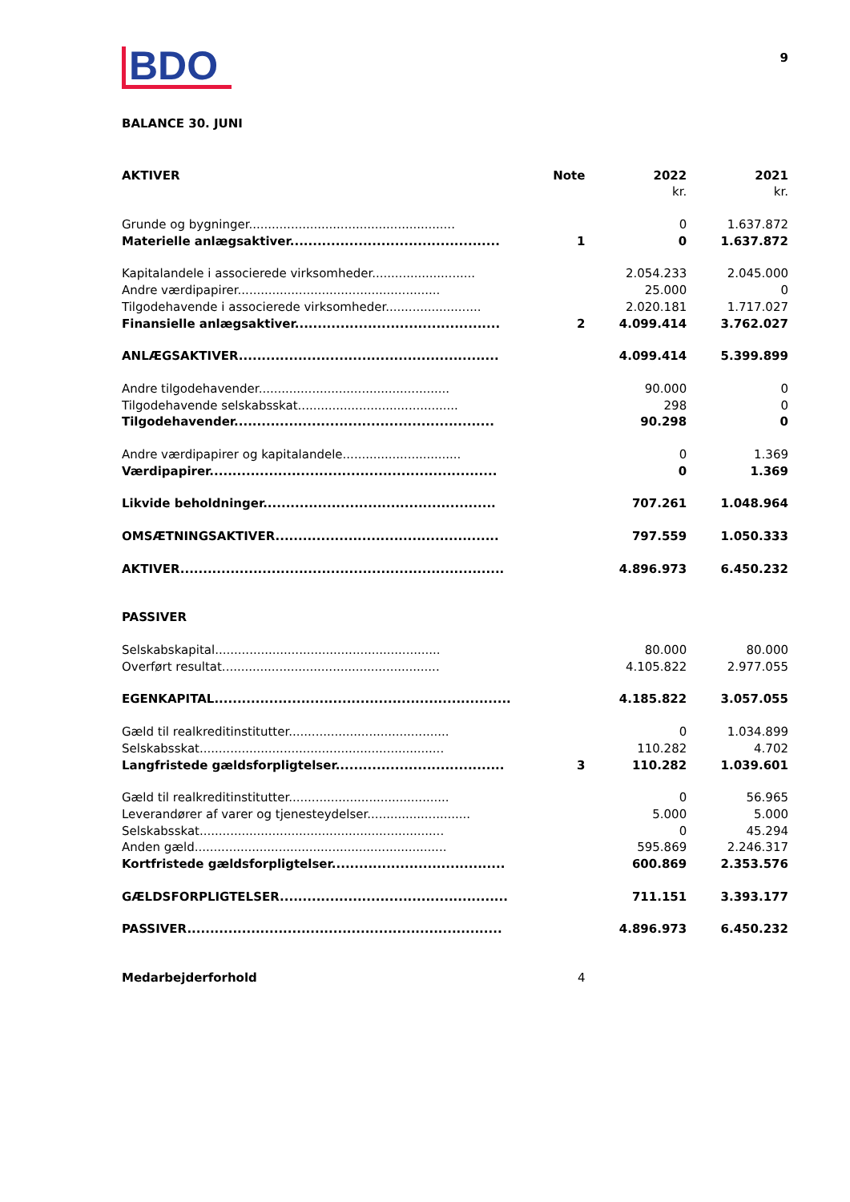BDO
9
BALANCE 30. JUNI
| AKTIVER | Note | 2022 | 2021 |
| --- | --- | --- | --- |
| | | kr. | kr. |
| Grunde og bygninger...................................................... | | 0 | 1.637.872 |
| Materielle anlægsaktiver.............................................. | 1 | 0 | 1.637.872 |
| Kapitalandele i associerede virksomheder........................... | | 2.054.233 | 2.045.000 |
| Andre værdipapirer..................................................... | | 25.000 | 0 |
| Tilgodehavende i associerede virksomheder......................... | | 2.020.181 | 1.717.027 |
| Finansielle anlægsaktiver............................................. | 2 | 4.099.414 | 3.762.027 |
| ANLÆGSAKTIVER......................................................... | | 4.099.414 | 5.399.899 |
| Andre tilgodehavender.................................................. | | 90.000 | 0 |
| Tilgodehavende selskabsskat.......................................... | | 298 | 0 |
| Tilgodehavender......................................................... | | 90.298 | 0 |
| Andre værdipapirer og kapitalandele............................... | | 0 | 1.369 |
| Værdipapirer............................................................... | | 0 | 1.369 |
| Likvide beholdninger................................................... | | 707.261 | 1.048.964 |
| OMSÆTNINGSAKTIVER................................................. | | 797.559 | 1.050.333 |
| AKTIVER....................................................................... | | 4.896.973 | 6.450.232 |
| PASSIVER | | | |
| Selskabskapital........................................................... | | 80.000 | 80.000 |
| Overført resultat......................................................... | | 4.105.822 | 2.977.055 |
| EGENKAPITAL................................................................. | | 4.185.822 | 3.057.055 |
| Gæld til realkreditinstitutter.......................................... | | 0 | 1.034.899 |
| Selskabsskat................................................................ | | 110.282 | 4.702 |
| Langfristede gældsforpligtelser..................................... | 3 | 110.282 | 1.039.601 |
| Gæld til realkreditinstitutter.......................................... | | 0 | 56.965 |
| Leverandører af varer og tjenesteydelser........................... | | 5.000 | 5.000 |
| Selskabsskat................................................................ | | 0 | 45.294 |
| Anden gæld.................................................................. | | 595.869 | 2.246.317 |
| Kortfristede gældsforpligtelser...................................... | | 600.869 | 2.353.576 |
| GÆLDSFORPLIGTELSER.................................................. | | 711.151 | 3.393.177 |
| PASSIVER..................................................................... | | 4.896.973 | 6.450.232 |
| Medarbejderforhold | 4 | | |